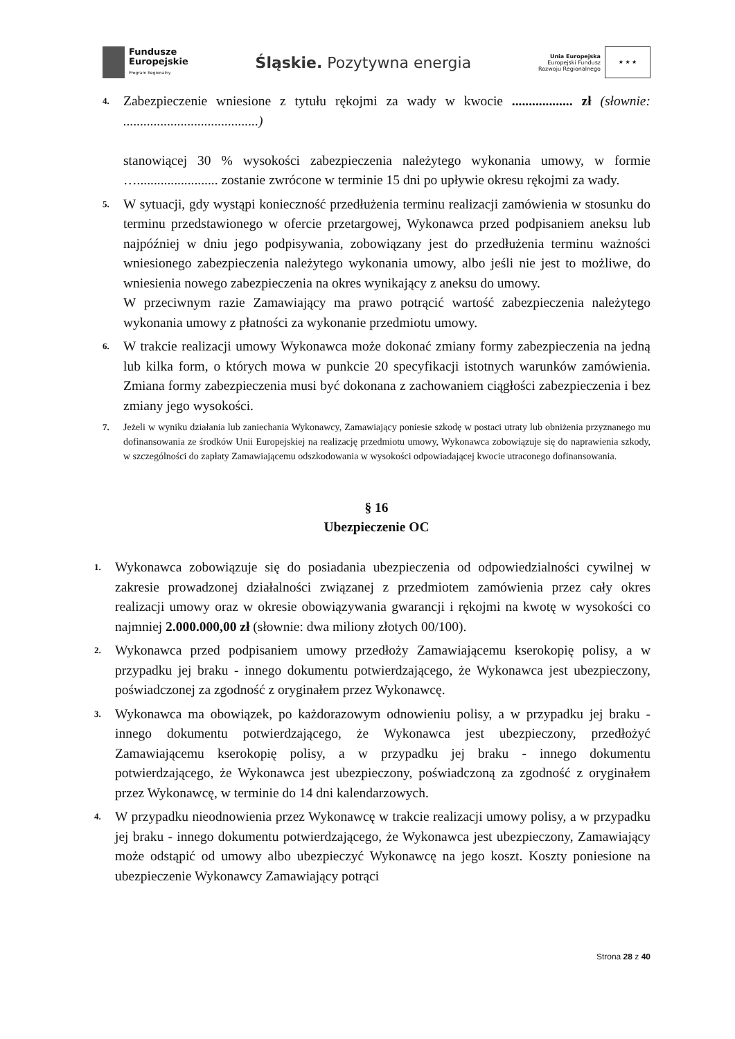Fundusze
Europejskie
Program Regionalny
Śląskie. Pozytywna energia
Unia Europejska
Europejski Fundusz
Rozwoju Regionalnego
★ ★ ★
4.
Zabezpieczenie wniesione z tytułu rękojmi za wady w kwocie .................. zł (słownie: ........................................)
stanowiącej 30 % wysokości zabezpieczenia należytego wykonania umowy, w formie …........................ zostanie zwrócone w terminie 15 dni po upływie okresu rękojmi za wady.
5.
W sytuacji, gdy wystąpi konieczność przedłużenia terminu realizacji zamówienia w stosunku do terminu przedstawionego w ofercie przetargowej, Wykonawca przed podpisaniem aneksu lub najpóźniej w dniu jego podpisywania, zobowiązany jest do przedłużenia terminu ważności wniesionego zabezpieczenia należytego wykonania umowy, albo jeśli nie jest to możliwe, do wniesienia nowego zabezpieczenia na okres wynikający z aneksu do umowy.
W przeciwnym razie Zamawiający ma prawo potrącić wartość zabezpieczenia należytego wykonania umowy z płatności za wykonanie przedmiotu umowy.
6.
W trakcie realizacji umowy Wykonawca może dokonać zmiany formy zabezpieczenia na jedną lub kilka form, o których mowa w punkcie 20 specyfikacji istotnych warunków zamówienia. Zmiana formy zabezpieczenia musi być dokonana z zachowaniem ciągłości zabezpieczenia i bez zmiany jego wysokości.
7. Jeżeli w wyniku działania lub zaniechania Wykonawcy, Zamawiający poniesie szkodę w postaci utraty lub obniżenia przyznanego mu dofinansowania ze środków Unii Europejskiej na realizację przedmiotu umowy, Wykonawca zobowiązuje się do naprawienia szkody, w szczególności do zapłaty Zamawiającemu odszkodowania w wysokości odpowiadającej kwocie utraconego dofinansowania.
§ 16
Ubezpieczenie OC
1.
Wykonawca zobowiązuje się do posiadania ubezpieczenia od odpowiedzialności cywilnej w zakresie prowadzonej działalności związanej z przedmiotem zamówienia przez cały okres realizacji umowy oraz w okresie obowiązywania gwarancji i rękojmi na kwotę w wysokości co najmniej 2.000.000,00 zł (słownie: dwa miliony złotych 00/100).
2.
Wykonawca przed podpisaniem umowy przedłoży Zamawiającemu kserokopię polisy, a w przypadku jej braku - innego dokumentu potwierdzającego, że Wykonawca jest ubezpieczony, poświadczonej za zgodność z oryginałem przez Wykonawcę.
3.
Wykonawca ma obowiązek, po każdorazowym odnowieniu polisy, a w przypadku jej braku - innego dokumentu potwierdzającego, że Wykonawca jest ubezpieczony, przedłożyć Zamawiającemu kserokopię polisy, a w przypadku jej braku - innego dokumentu potwierdzającego, że Wykonawca jest ubezpieczony, poświadczoną za zgodność z oryginałem przez Wykonawcę, w terminie do 14 dni kalendarzowych.
4.
W przypadku nieodnowienia przez Wykonawcę w trakcie realizacji umowy polisy, a w przypadku jej braku - innego dokumentu potwierdzającego, że Wykonawca jest ubezpieczony, Zamawiający może odstąpić od umowy albo ubezpieczyć Wykonawcę na jego koszt. Koszty poniesione na ubezpieczenie Wykonawcy Zamawiający potrąci
Strona 28 z 40